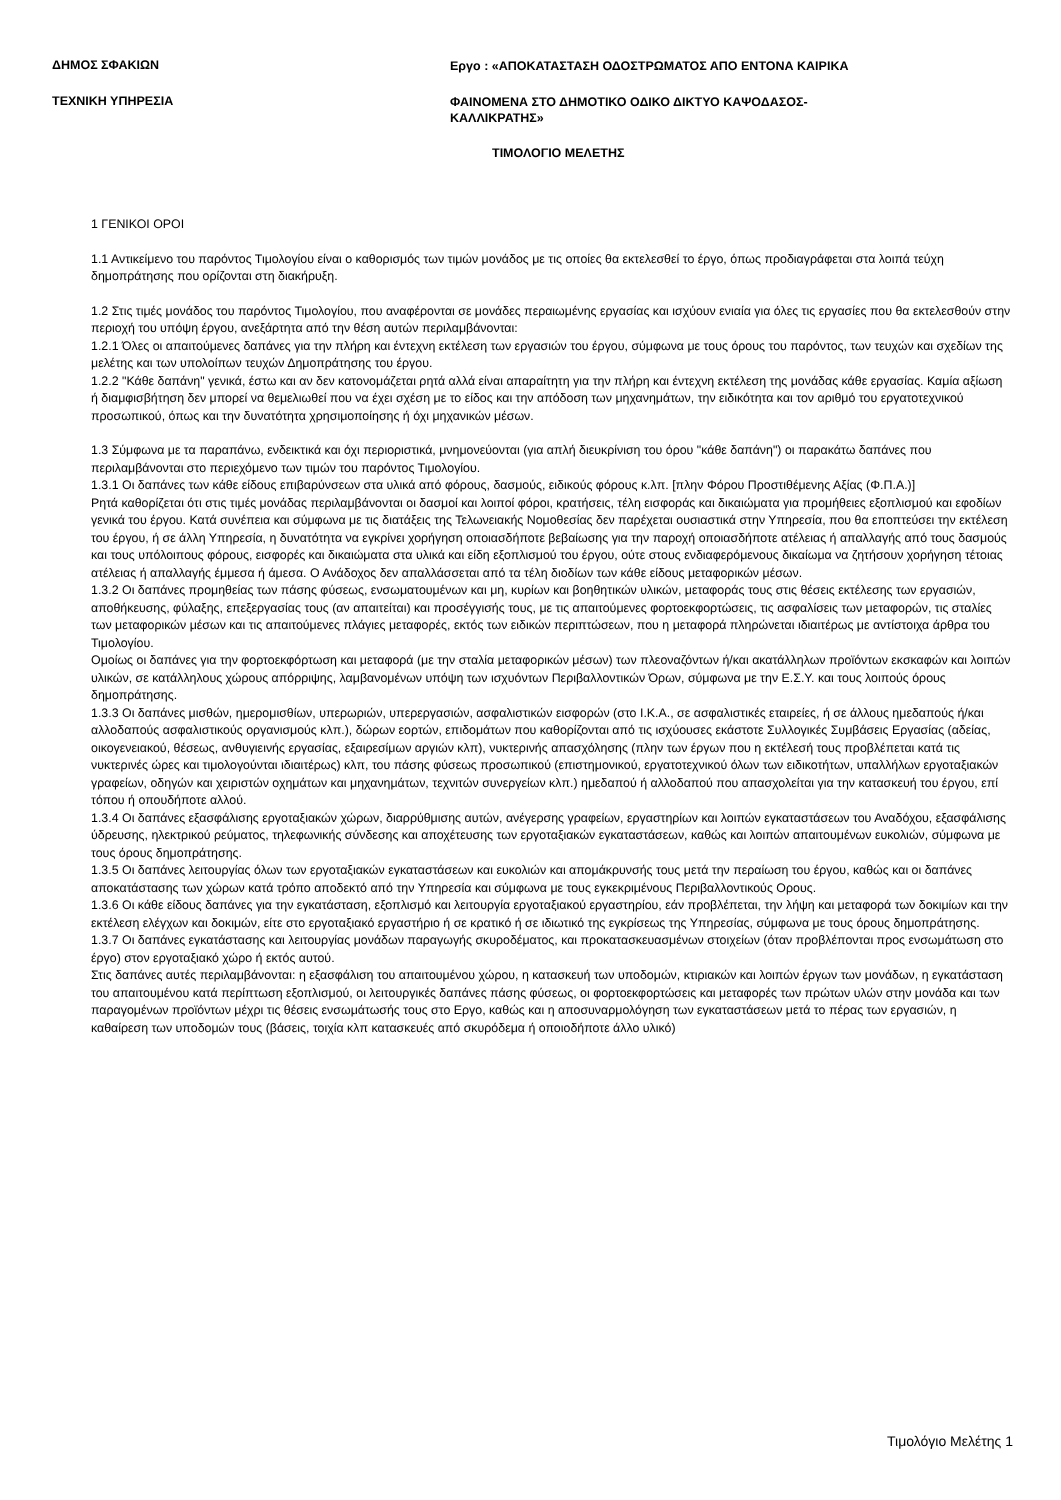ΔΗΜΟΣ ΣΦΑΚΙΩΝ
Εργο : «ΑΠΟΚΑΤΑΣΤΑΣΗ ΟΔΟΣΤΡΩΜΑΤΟΣ ΑΠΟ ΕΝΤΟΝΑ ΚΑΙΡΙΚΑ
ΤΕΧΝΙΚΗ ΥΠΗΡΕΣΙΑ
ΦΑΙΝΟΜΕΝΑ ΣΤΟ ΔΗΜΟΤΙΚΟ ΟΔΙΚΟ ΔΙΚΤΥΟ ΚΑΨΟΔΑΣΟΣ-
ΚΑΛΛΙΚΡΑΤΗΣ»
ΤΙΜΟΛΟΓΙΟ ΜΕΛΕΤΗΣ
1 ΓΕΝΙΚΟΙ ΟΡΟΙ
1.1 Αντικείμενο του παρόντος Τιμολογίου είναι ο καθορισμός των τιμών μονάδος με τις οποίες θα εκτελεσθεί το έργο, όπως προδιαγράφεται στα λοιπά τεύχη δημοπράτησης που ορίζονται στη διακήρυξη.
1.2 Στις τιμές μονάδος του παρόντος Τιμολογίου, που αναφέρονται σε μονάδες περαιωμένης εργασίας και ισχύουν ενιαία για όλες τις εργασίες που θα εκτελεσθούν στην περιοχή του υπόψη έργου, ανεξάρτητα από την θέση αυτών περιλαμβάνονται:
1.2.1 Όλες οι απαιτούμενες δαπάνες για την πλήρη και έντεχνη εκτέλεση των εργασιών του έργου, σύμφωνα με τους όρους του παρόντος, των τευχών και σχεδίων της μελέτης και των υπολοίπων τευχών Δημοπράτησης του έργου.
1.2.2 "Κάθε δαπάνη" γενικά, έστω και αν δεν κατονομάζεται ρητά αλλά είναι απαραίτητη για την πλήρη και έντεχνη εκτέλεση της μονάδας κάθε εργασίας. Καμία αξίωση ή διαμφισβήτηση δεν μπορεί να θεμελιωθεί που να έχει σχέση με το είδος και την απόδοση των μηχανημάτων, την ειδικότητα και τον αριθμό του εργατοτεχνικού προσωπικού, όπως και την δυνατότητα χρησιμοποίησης ή όχι μηχανικών μέσων.
1.3 Σύμφωνα με τα παραπάνω, ενδεικτικά και όχι περιοριστικά, μνημονεύονται (για απλή διευκρίνιση του όρου "κάθε δαπάνη") οι παρακάτω δαπάνες που περιλαμβάνονται στο περιεχόμενο των τιμών του παρόντος Τιμολογίου.
1.3.1 Οι δαπάνες των κάθε είδους επιβαρύνσεων στα υλικά από φόρους, δασμούς, ειδικούς φόρους κ.λπ. [πλην Φόρου Προστιθέμενης Αξίας (Φ.Π.Α.)]
Ρητά καθορίζεται ότι στις τιμές μονάδας περιλαμβάνονται οι δασμοί και λοιποί φόροι, κρατήσεις, τέλη εισφοράς και δικαιώματα για προμήθειες εξοπλισμού και εφοδίων γενικά του έργου. Κατά συνέπεια και σύμφωνα με τις διατάξεις της Τελωνειακής Νομοθεσίας δεν παρέχεται ουσιαστικά στην Υπηρεσία, που θα εποπτεύσει την εκτέλεση του έργου, ή σε άλλη Υπηρεσία, η δυνατότητα να εγκρίνει χορήγηση οποιασδήποτε βεβαίωσης για την παροχή οποιασδήποτε ατέλειας ή απαλλαγής από τους δασμούς και τους υπόλοιπους φόρους, εισφορές και δικαιώματα στα υλικά και είδη εξοπλισμού του έργου, ούτε στους ενδιαφερόμενους δικαίωμα να ζητήσουν χορήγηση τέτοιας ατέλειας ή απαλλαγής έμμεσα ή άμεσα. Ο Ανάδοχος δεν απαλλάσσεται από τα τέλη διοδίων των κάθε είδους μεταφορικών μέσων.
1.3.2 Οι δαπάνες προμηθείας των πάσης φύσεως, ενσωματουμένων και μη, κυρίων και βοηθητικών υλικών, μεταφοράς τους στις θέσεις εκτέλεσης των εργασιών, αποθήκευσης, φύλαξης, επεξεργασίας τους (αν απαιτείται) και προσέγγισής τους, με τις απαιτούμενες φορτοεκφορτώσεις, τις ασφαλίσεις των μεταφορών, τις σταλίες των μεταφορικών μέσων και τις απαιτούμενες πλάγιες μεταφορές, εκτός των ειδικών περιπτώσεων, που η μεταφορά πληρώνεται ιδιαιτέρως με αντίστοιχα άρθρα του Τιμολογίου.
Ομοίως οι δαπάνες για την φορτοεκφόρτωση και μεταφορά (με την σταλία μεταφορικών μέσων) των πλεοναζόντων ή/και ακατάλληλων προϊόντων εκσκαφών και λοιπών υλικών, σε κατάλληλους χώρους απόρριψης, λαμβανομένων υπόψη των ισχυόντων Περιβαλλοντικών Όρων, σύμφωνα με την Ε.Σ.Υ. και τους λοιπούς όρους δημοπράτησης.
1.3.3 Οι δαπάνες μισθών, ημερομισθίων, υπερωριών, υπερεργασιών, ασφαλιστικών εισφορών (στο Ι.Κ.Α., σε ασφαλιστικές εταιρείες, ή σε άλλους ημεδαπούς ή/και αλλοδαπούς ασφαλιστικούς οργανισμούς κλπ.), δώρων εορτών, επιδομάτων που καθορίζονται από τις ισχύουσες εκάστοτε Συλλογικές Συμβάσεις Εργασίας (αδείας, οικογενειακού, θέσεως, ανθυγιεινής εργασίας, εξαιρεσίμων αργιών κλπ), νυκτερινής απασχόλησης (πλην των έργων που η εκτέλεσή τους προβλέπεται κατά τις νυκτερινές ώρες και τιμολογούνται ιδιαιτέρως) κλπ, του πάσης φύσεως προσωπικού (επιστημονικού, εργατοτεχνικού όλων των ειδικοτήτων, υπαλλήλων εργοταξιακών γραφείων, οδηγών και χειριστών οχημάτων και μηχανημάτων, τεχνιτών συνεργείων κλπ.) ημεδαπού ή αλλοδαπού που απασχολείται για την κατασκευή του έργου, επί τόπου ή οπουδήποτε αλλού.
1.3.4 Οι δαπάνες εξασφάλισης εργοταξιακών χώρων, διαρρύθμισης αυτών, ανέγερσης γραφείων, εργαστηρίων και λοιπών εγκαταστάσεων του Αναδόχου, εξασφάλισης ύδρευσης, ηλεκτρικού ρεύματος, τηλεφωνικής σύνδεσης και αποχέτευσης των εργοταξιακών εγκαταστάσεων, καθώς και λοιπών απαιτουμένων ευκολιών, σύμφωνα με τους όρους δημοπράτησης.
1.3.5 Οι δαπάνες λειτουργίας όλων των εργοταξιακών εγκαταστάσεων και ευκολιών και απομάκρυνσής τους μετά την περαίωση του έργου, καθώς και οι δαπάνες αποκατάστασης των χώρων κατά τρόπο αποδεκτό από την Υπηρεσία και σύμφωνα με τους εγκεκριμένους Περιβαλλοντικούς Ορους.
1.3.6 Οι κάθε είδους δαπάνες για την εγκατάσταση, εξοπλισμό και λειτουργία εργοταξιακού εργαστηρίου, εάν προβλέπεται, την λήψη και μεταφορά των δοκιμίων και την εκτέλεση ελέγχων και δοκιμών, είτε στο εργοταξιακό εργαστήριο ή σε κρατικό ή σε ιδιωτικό της εγκρίσεως της Υπηρεσίας, σύμφωνα με τους όρους δημοπράτησης.
1.3.7 Οι δαπάνες εγκατάστασης και λειτουργίας μονάδων παραγωγής σκυροδέματος, και προκατασκευασμένων στοιχείων (όταν προβλέπονται προς ενσωμάτωση στο έργο) στον εργοταξιακό χώρο ή εκτός αυτού.
Στις δαπάνες αυτές περιλαμβάνονται: η εξασφάλιση του απαιτουμένου χώρου, η κατασκευή των υποδομών, κτιριακών και λοιπών έργων των μονάδων, η εγκατάσταση του απαιτουμένου κατά περίπτωση εξοπλισμού, οι λειτουργικές δαπάνες πάσης φύσεως, οι φορτοεκφορτώσεις και μεταφορές των πρώτων υλών στην μονάδα και των παραγομένων προϊόντων μέχρι τις θέσεις ενσωμάτωσής τους στο Εργο, καθώς και η αποσυναρμολόγηση των εγκαταστάσεων μετά το πέρας των εργασιών, η καθαίρεση των υποδομών τους (βάσεις, τοιχία κλπ κατασκευές από σκυρόδεμα ή οποιοδήποτε άλλο υλικό)
Τιμολόγιο Μελέτης 1